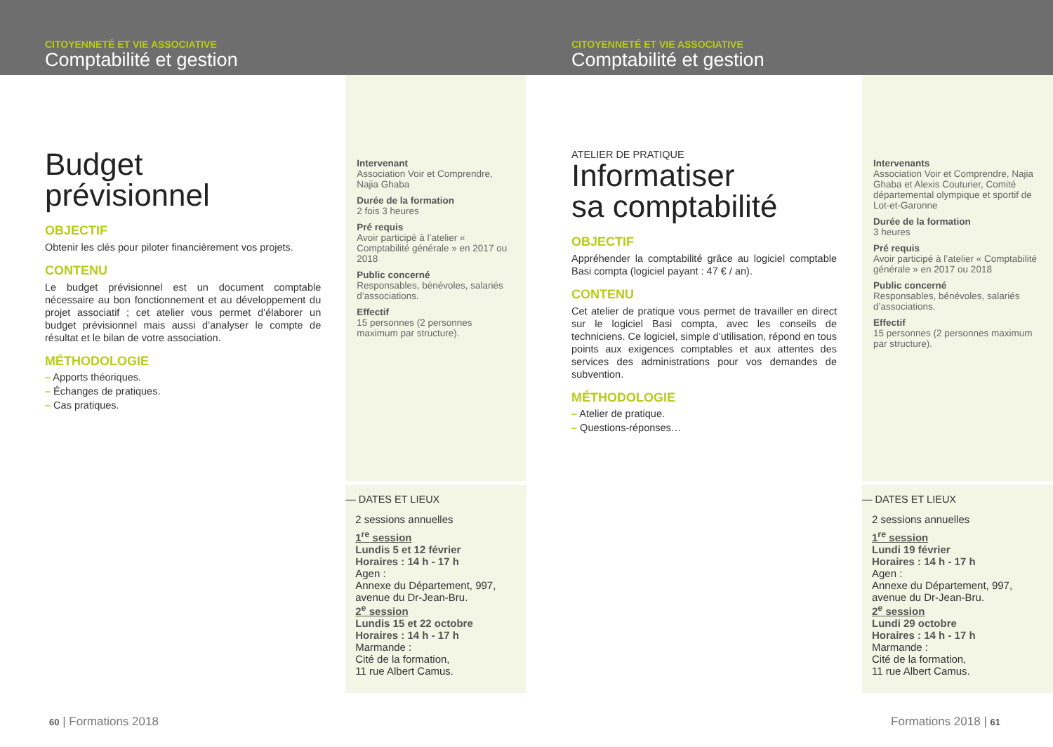CITOYENNETÉ ET VIE ASSOCIATIVE
Comptabilité et gestion
Budget
prévisionnel
OBJECTIF
Obtenir les clés pour piloter financièrement vos projets.
CONTENU
Le budget prévisionnel est un document comptable nécessaire au bon fonctionnement et au développement du projet associatif ; cet atelier vous permet d’élaborer un budget prévisionnel mais aussi d’analyser le compte de résultat et le bilan de votre association.
MÉTHODOLOGIE
– Apports théoriques.
– Échanges de pratiques.
– Cas pratiques.
Intervenant
Association Voir et Comprendre, Najia Ghaba
Durée de la formation
2 fois 3 heures
Pré requis
Avoir participé à l’atelier « Comptabilité générale » en 2017 ou 2018
Public concerné
Responsables, bénévoles, salariés d’associations.
Effectif
15 personnes (2 personnes maximum par structure).
— DATES ET LIEUX
2 sessions annuelles
1<sup>re</sup> session
Lundis 5 et 12 février
Horaires : 14 h - 17 h
Agen :
Annexe du Département, 997, avenue du Dr-Jean-Bru.
2<sup>e</sup> session
Lundis 15 et 22 octobre
Horaires : 14 h - 17 h
Marmande :
Cité de la formation,
11 rue Albert Camus.
60 | Formations 2018
CITOYENNETÉ ET VIE ASSOCIATIVE
Comptabilité et gestion
ATELIER DE PRATIQUE
Informatiser
sa comptabilité
OBJECTIF
Appréhender la comptabilité grâce au logiciel comptable Basi compta (logiciel payant : 47 € / an).
CONTENU
Cet atelier de pratique vous permet de travailler en direct sur le logiciel Basi compta, avec les conseils de techniciens. Ce logiciel, simple d’utilisation, répond en tous points aux exigences comptables et aux attentes des services des administrations pour vos demandes de subvention.
MÉTHODOLOGIE
– Atelier de pratique.
– Questions-réponses…
Intervenants
Association Voir et Comprendre, Najia Ghaba et Alexis Couturier, Comité départemental olympique et sportif de Lot-et-Garonne
Durée de la formation
3 heures
Pré requis
Avoir participé à l’atelier « Comptabilité générale » en 2017 ou 2018
Public concerné
Responsables, bénévoles, salariés d’associations.
Effectif
15 personnes (2 personnes maximum par structure).
— DATES ET LIEUX
2 sessions annuelles
1<sup>re</sup> session
Lundi 19 février
Horaires : 14 h - 17 h
Agen :
Annexe du Département, 997, avenue du Dr-Jean-Bru.
2<sup>e</sup> session
Lundi 29 octobre
Horaires : 14 h - 17 h
Marmande :
Cité de la formation,
11 rue Albert Camus.
Formations 2018 | 61